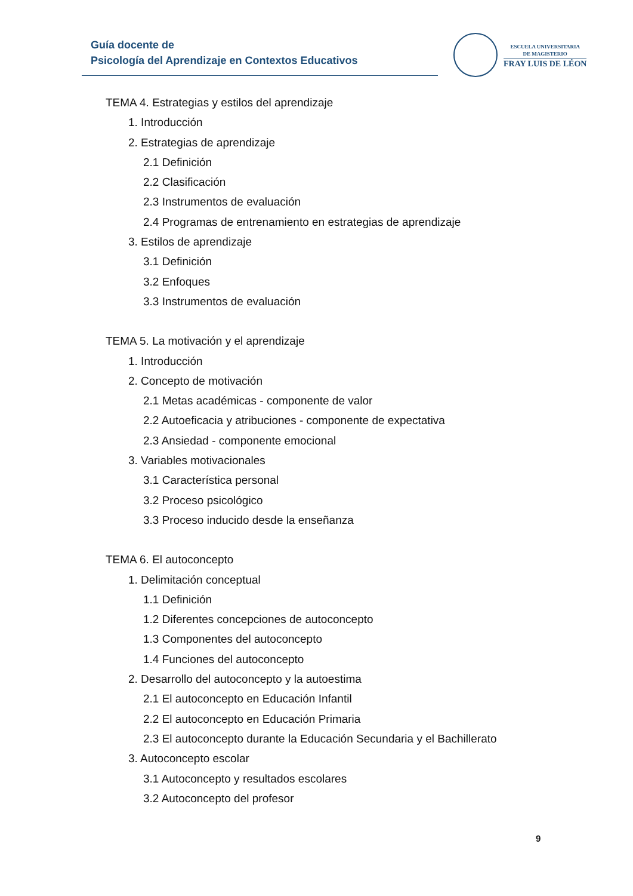Guía docente de
Psicología del Aprendizaje en Contextos Educativos
ESCUELA UNIVERSITARIA
DE MAGISTERIO
FRAY LUIS DE LÉON
TEMA 4. Estrategias y estilos del aprendizaje
1. Introducción
2. Estrategias de aprendizaje
2.1 Definición
2.2 Clasificación
2.3 Instrumentos de evaluación
2.4 Programas de entrenamiento en estrategias de aprendizaje
3. Estilos de aprendizaje
3.1 Definición
3.2 Enfoques
3.3 Instrumentos de evaluación
TEMA 5. La motivación y el aprendizaje
1. Introducción
2. Concepto de motivación
2.1 Metas académicas - componente de valor
2.2 Autoeficacia y atribuciones - componente de expectativa
2.3 Ansiedad - componente emocional
3. Variables motivacionales
3.1 Característica personal
3.2 Proceso psicológico
3.3 Proceso inducido desde la enseñanza
TEMA 6. El autoconcepto
1. Delimitación conceptual
1.1 Definición
1.2 Diferentes concepciones de autoconcepto
1.3 Componentes del autoconcepto
1.4 Funciones del autoconcepto
2. Desarrollo del autoconcepto y la autoestima
2.1 El autoconcepto en Educación Infantil
2.2 El autoconcepto en Educación Primaria
2.3 El autoconcepto durante la Educación Secundaria y el Bachillerato
3. Autoconcepto escolar
3.1 Autoconcepto y resultados escolares
3.2 Autoconcepto del profesor
9